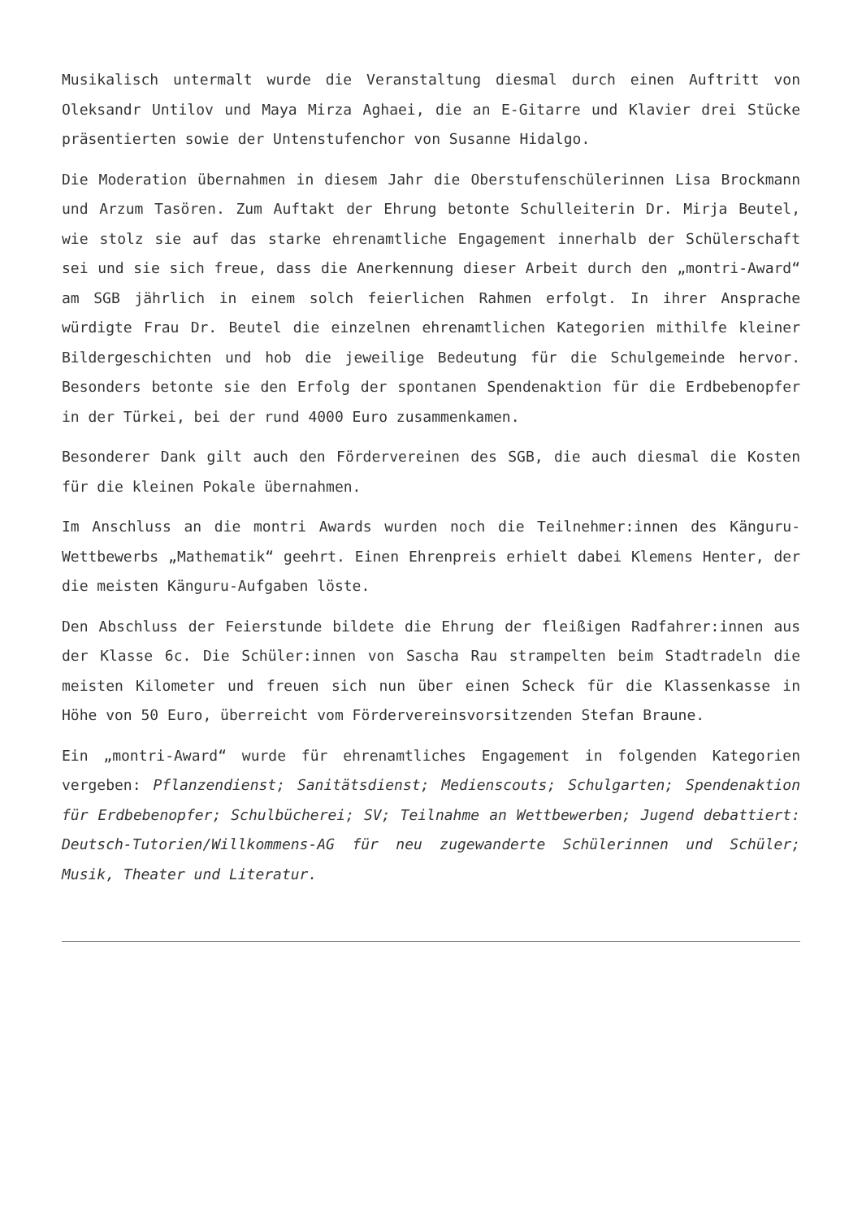Musikalisch untermalt wurde die Veranstaltung diesmal durch einen Auftritt von Oleksandr Untilov und Maya Mirza Aghaei, die an E-Gitarre und Klavier drei Stücke präsentierten sowie der Untenstufenchor von Susanne Hidalgo.
Die Moderation übernahmen in diesem Jahr die Oberstufenschülerinnen Lisa Brockmann und Arzum Tasören. Zum Auftakt der Ehrung betonte Schulleiterin Dr. Mirja Beutel, wie stolz sie auf das starke ehrenamtliche Engagement innerhalb der Schülerschaft sei und sie sich freue, dass die Anerkennung dieser Arbeit durch den „montri-Award“ am SGB jährlich in einem solch feierlichen Rahmen erfolgt. In ihrer Ansprache würdigte Frau Dr. Beutel die einzelnen ehrenamtlichen Kategorien mithilfe kleiner Bildergeschichten und hob die jeweilige Bedeutung für die Schulgemeinde hervor. Besonders betonte sie den Erfolg der spontanen Spendenaktion für die Erdbebenopfer in der Türkei, bei der rund 4000 Euro zusammenkamen.
Besonderer Dank gilt auch den Fördervereinen des SGB, die auch diesmal die Kosten für die kleinen Pokale übernahmen.
Im Anschluss an die montri Awards wurden noch die Teilnehmer:innen des Känguru-Wettbewerbs „Mathematik“ geehrt. Einen Ehrenpreis erhielt dabei Klemens Henter, der die meisten Känguru-Aufgaben löste.
Den Abschluss der Feierstunde bildete die Ehrung der fleißigen Radfahrer:innen aus der Klasse 6c. Die Schüler:innen von Sascha Rau strampelten beim Stadtradeln die meisten Kilometer und freuen sich nun über einen Scheck für die Klassenkasse in Höhe von 50 Euro, überreicht vom Fördervereinsvorsitzenden Stefan Braune.
Ein „montri-Award“ wurde für ehrenamtliches Engagement in folgenden Kategorien vergeben: Pflanzendienst; Sanitätsdienst; Medienscouts; Schulgarten; Spendenaktion für Erdbebenopfer; Schulbücherei; SV; Teilnahme an Wettbewerben; Jugend debattiert: Deutsch-Tutorien/Willkommens-AG für neu zugewanderte Schülerinnen und Schüler; Musik, Theater und Literatur.